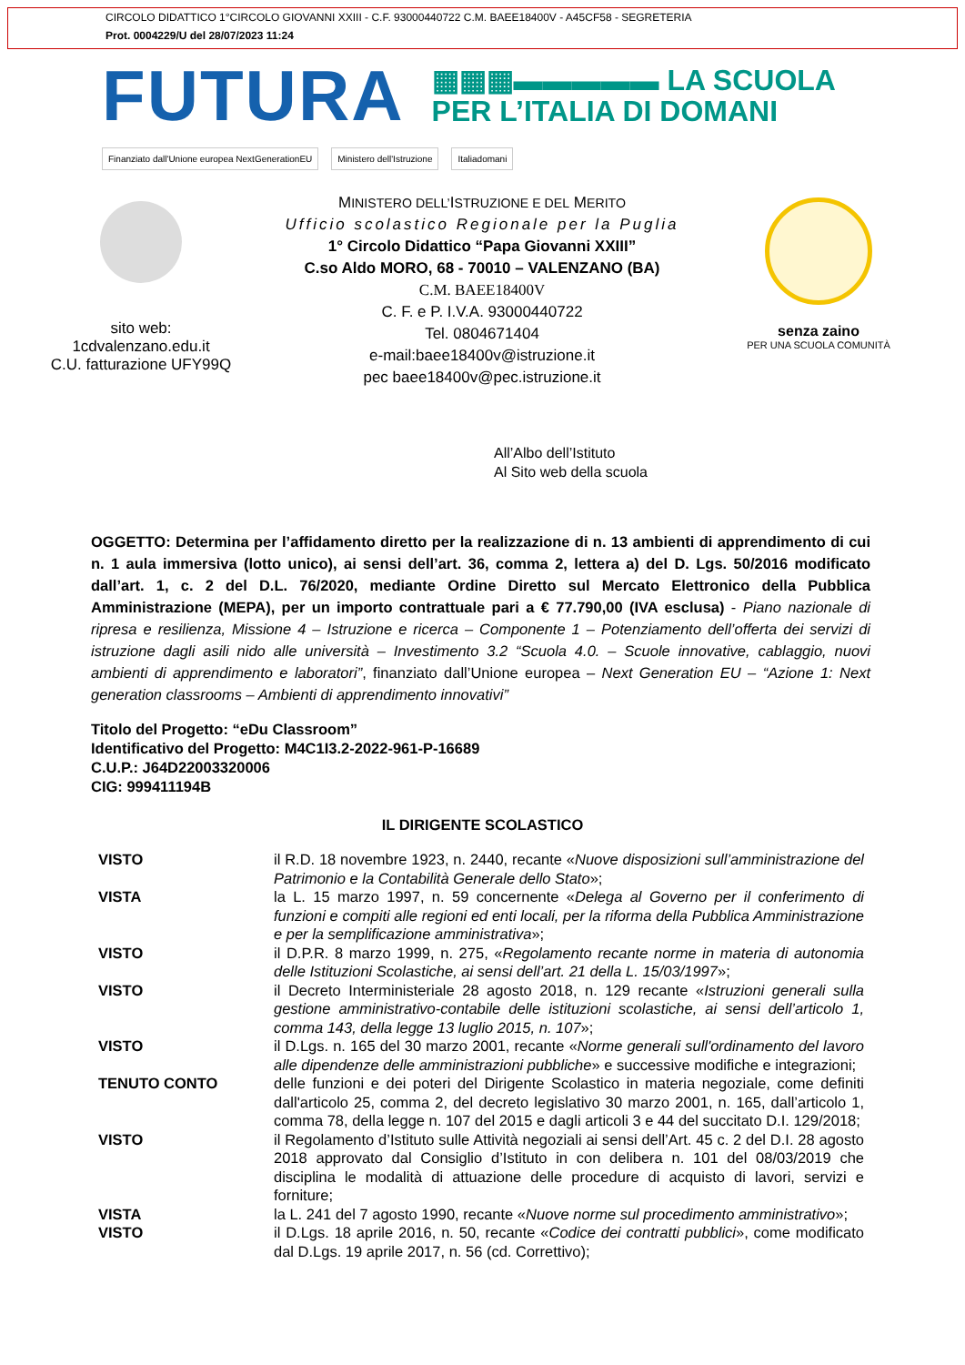CIRCOLO DIDATTICO 1°CIRCOLO GIOVANNI XXIII - C.F. 93000440722 C.M. BAEE18400V - A45CF58 - SEGRETERIA
Prot. 0004229/U del 28/07/2023 11:24
FUTURA
▦▦▦▬▬▬▬▬ LA SCUOLA
PER L’ITALIA DI DOMANI
Finanziato dall'Unione europea NextGenerationEU Ministero dell'Istruzione Italiadomani
sito web:
1cdvalenzano.edu.it
C.U. fatturazione UFY99Q
MINISTERO DELL’ISTRUZIONE E DEL MERITO
Ufficio scolastico Regionale per la Puglia
1° Circolo Didattico “Papa Giovanni XXIII”
C.so Aldo MORO, 68 - 70010 – VALENZANO (BA)
C.M. BAEE18400V
C. F. e P. I.V.A. 93000440722
Tel. 0804671404
e-mail:baee18400v@istruzione.it
pec baee18400v@pec.istruzione.it
senza zaino
PER UNA SCUOLA COMUNITÀ
All’Albo dell’Istituto
Al Sito web della scuola
OGGETTO: Determina per l’affidamento diretto per la realizzazione di n. 13 ambienti di apprendimento di cui n. 1 aula immersiva (lotto unico), ai sensi dell’art. 36, comma 2, lettera a) del D. Lgs. 50/2016 modificato dall’art. 1, c. 2 del D.L. 76/2020, mediante Ordine Diretto sul Mercato Elettronico della Pubblica Amministrazione (MEPA), per un importo contrattuale pari a € 77.790,00 (IVA esclusa) - Piano nazionale di ripresa e resilienza, Missione 4 – Istruzione e ricerca – Componente 1 – Potenziamento dell’offerta dei servizi di istruzione dagli asili nido alle università – Investimento 3.2 “Scuola 4.0. – Scuole innovative, cablaggio, nuovi ambienti di apprendimento e laboratori”, finanziato dall’Unione europea – Next Generation EU – “Azione 1: Next generation classrooms – Ambienti di apprendimento innovativi”
Titolo del Progetto: “eDu Classroom”
Identificativo del Progetto: M4C1I3.2-2022-961-P-16689
C.U.P.: J64D22003320006
CIG: 999411194B
IL DIRIGENTE SCOLASTICO
| VISTO | il R.D. 18 novembre 1923, n. 2440, recante « Nuove disposizioni sull’amministrazione del Patrimonio e la Contabilità Generale dello Stato »; |
| VISTA | la L. 15 marzo 1997, n. 59 concernente « Delega al Governo per il conferimento di funzioni e compiti alle regioni ed enti locali, per la riforma della Pubblica Amministrazione e per la semplificazione amministrativa »; |
| VISTO | il D.P.R. 8 marzo 1999, n. 275, « Regolamento recante norme in materia di autonomia delle Istituzioni Scolastiche, ai sensi dell’art. 21 della L. 15/03/1997 »; |
| VISTO | il Decreto Interministeriale 28 agosto 2018, n. 129 recante « Istruzioni generali sulla gestione amministrativo-contabile delle istituzioni scolastiche, ai sensi dell’articolo 1, comma 143, della legge 13 luglio 2015, n. 107 »; |
| VISTO | il D.Lgs. n. 165 del 30 marzo 2001, recante « Norme generali sull'ordinamento del lavoro alle dipendenze delle amministrazioni pubbliche » e successive modifiche e integrazioni; |
| TENUTO CONTO | delle funzioni e dei poteri del Dirigente Scolastico in materia negoziale, come definiti dall'articolo 25, comma 2, del decreto legislativo 30 marzo 2001, n. 165, dall’articolo 1, comma 78, della legge n. 107 del 2015 e dagli articoli 3 e 44 del succitato D.I. 129/2018; |
| VISTO | il Regolamento d’Istituto sulle Attività negoziali ai sensi dell’Art. 45 c. 2 del D.I. 28 agosto 2018 approvato dal Consiglio d’Istituto in con delibera n. 101 del 08/03/2019 che disciplina le modalità di attuazione delle procedure di acquisto di lavori, servizi e forniture; |
| VISTA | la L. 241 del 7 agosto 1990, recante « Nuove norme sul procedimento amministrativo »; |
| VISTO | il D.Lgs. 18 aprile 2016, n. 50, recante « Codice dei contratti pubblici », come modificato dal D.Lgs. 19 aprile 2017, n. 56 (cd. Correttivo); |